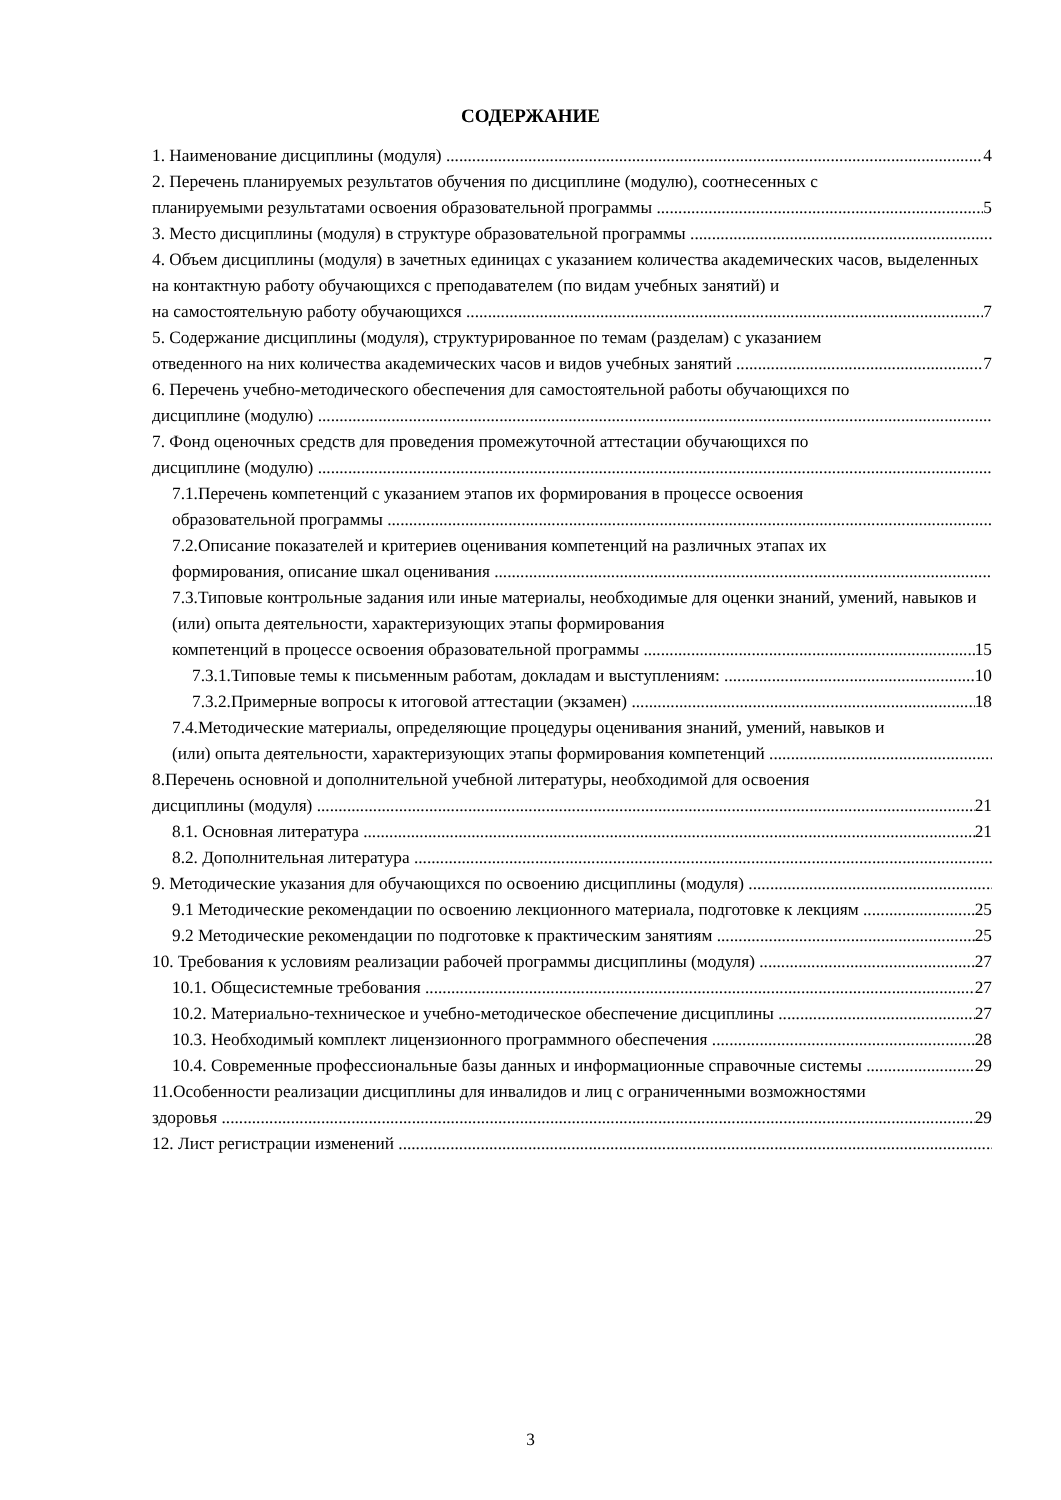СОДЕРЖАНИЕ
1. Наименование дисциплины (модуля) 4
2. Перечень планируемых результатов обучения по дисциплине (модулю), соотнесенных с
планируемыми результатами освоения образовательной программы 5
3. Место дисциплины (модуля) в структуре образовательной программы
4. Объем дисциплины (модуля) в зачетных единицах с указанием количества академических часов, выделенных на контактную работу обучающихся с преподавателем (по видам учебных занятий) и
на самостоятельную работу обучающихся 7
5. Содержание дисциплины (модуля), структурированное по темам (разделам) с указанием
отведенного на них количества академических часов и видов учебных занятий 7
6. Перечень учебно-методического обеспечения для самостоятельной работы обучающихся по
дисциплине (модулю)
7. Фонд оценочных средств для проведения промежуточной аттестации обучающихся по
дисциплине (модулю)
7.1.Перечень компетенций с указанием этапов их формирования в процессе освоения
образовательной программы
7.2.Описание показателей и критериев оценивания компетенций на различных этапах их
формирования, описание шкал оценивания
7.3.Типовые контрольные задания или иные материалы, необходимые для оценки знаний, умений, навыков и (или) опыта деятельности, характеризующих этапы формирования
компетенций в процессе освоения образовательной программы 15
7.3.1.Типовые темы к письменным работам, докладам и выступлениям: 10
7.3.2.Примерные вопросы к итоговой аттестации (экзамен) 18
7.4.Методические материалы, определяющие процедуры оценивания знаний, умений, навыков и
(или) опыта деятельности, характеризующих этапы формирования компетенций
8.Перечень основной и дополнительной учебной литературы, необходимой для освоения
дисциплины (модуля) 21
8.1. Основная литература 21
8.2. Дополнительная литература
9. Методические указания для обучающихся по освоению дисциплины (модуля)
9.1 Методические рекомендации по освоению лекционного материала, подготовке к лекциям 25
9.2 Методические рекомендации по подготовке к практическим занятиям 25
10. Требования к условиям реализации рабочей программы дисциплины (модуля) 27
10.1. Общесистемные требования 27
10.2. Материально-техническое и учебно-методическое обеспечение дисциплины 27
10.3. Необходимый комплект лицензионного программного обеспечения 28
10.4. Современные профессиональные базы данных и информационные справочные системы 29
11.Особенности реализации дисциплины для инвалидов и лиц с ограниченными возможностями
здоровья 29
12. Лист регистрации изменений
3